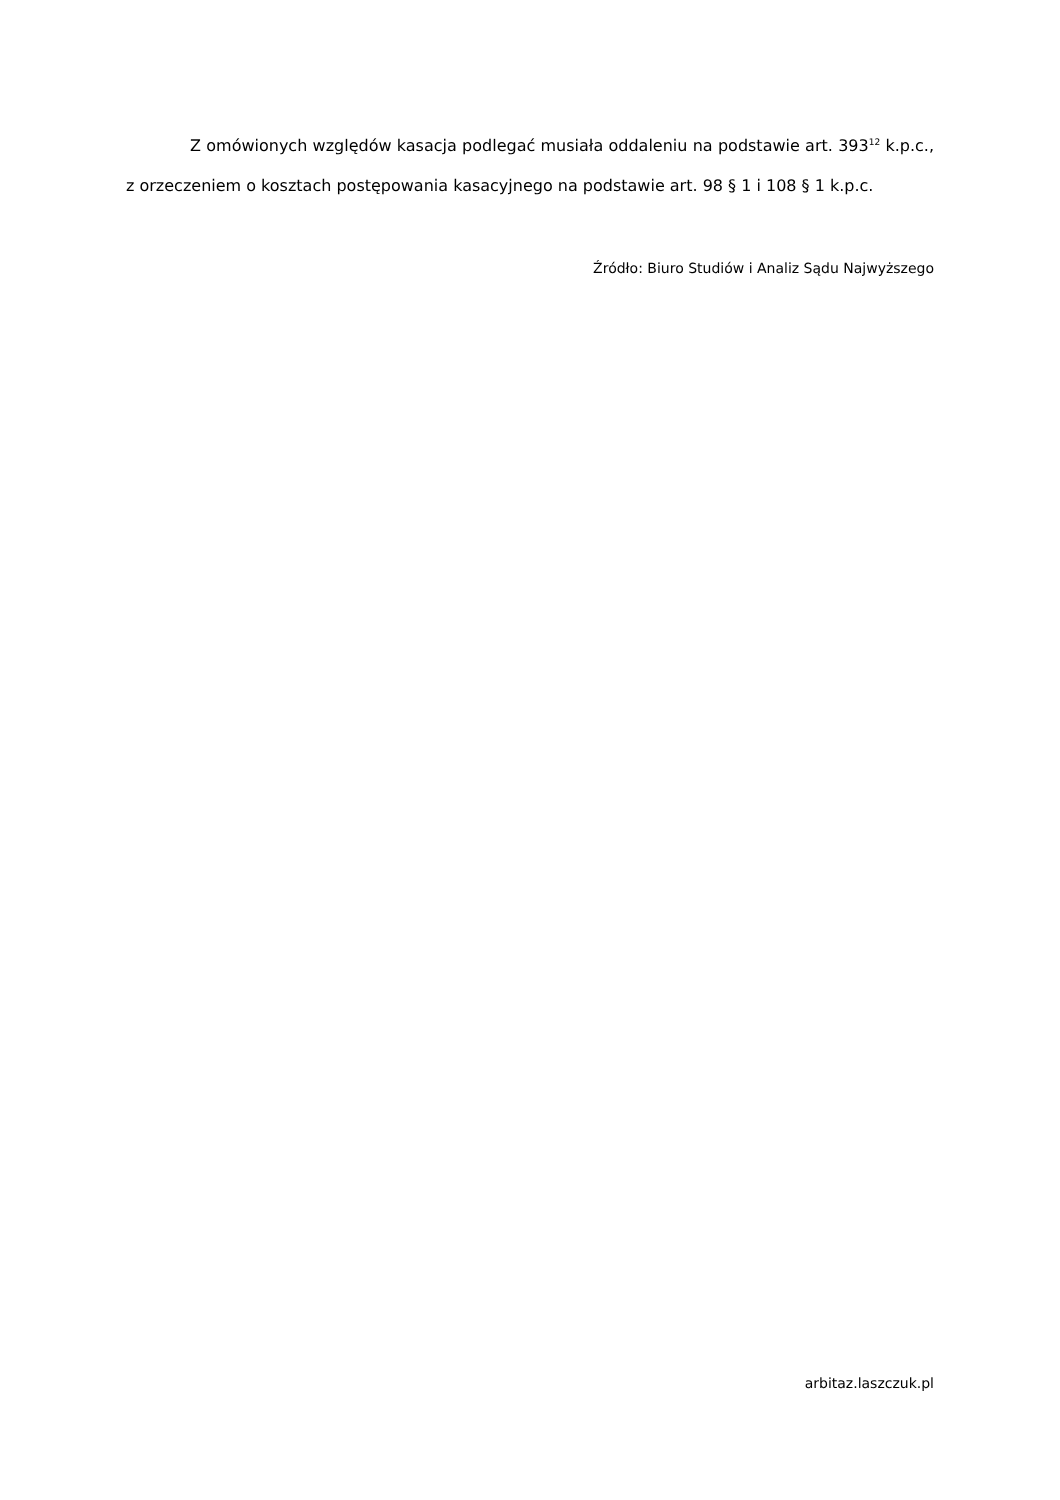Z omówionych względów kasacja podlegać musiała oddaleniu na podstawie art. 393<sup>12</sup> k.p.c., z orzeczeniem o kosztach postępowania kasacyjnego na podstawie art. 98 § 1 i 108 § 1 k.p.c.
Źródło: Biuro Studiów i Analiz Sądu Najwyższego
arbitaz.laszczuk.pl